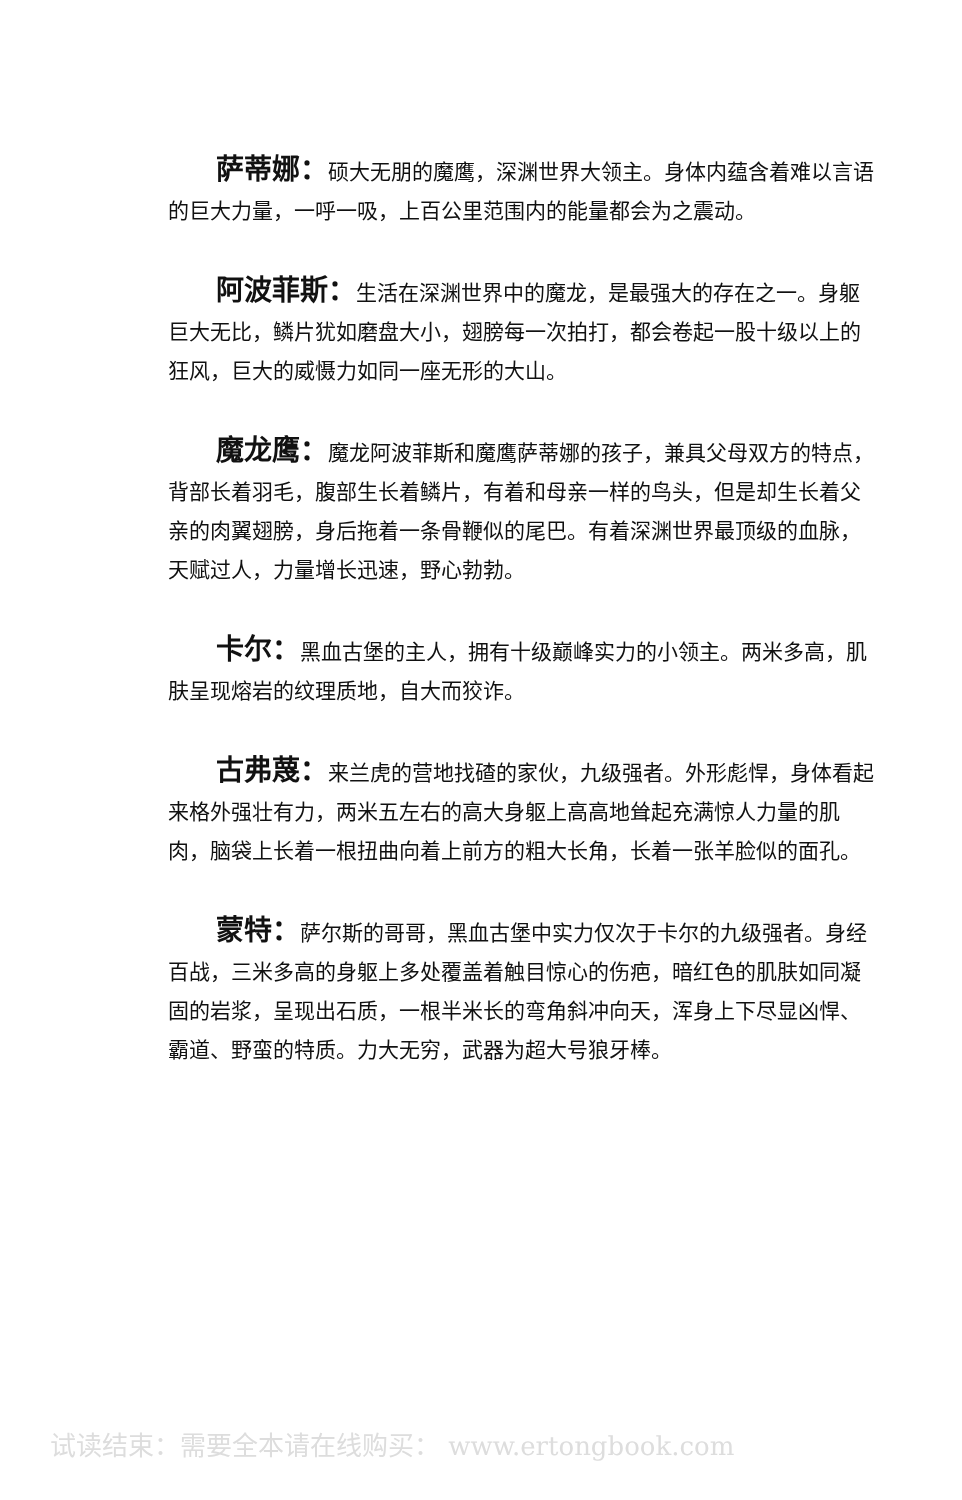萨蒂娜：硕大无朋的魔鹰，深渊世界大领主。身体内蕴含着难以言语的巨大力量，一呼一吸，上百公里范围内的能量都会为之震动。
阿波菲斯：生活在深渊世界中的魔龙，是最强大的存在之一。身躯巨大无比，鳞片犹如磨盘大小，翅膀每一次拍打，都会卷起一股十级以上的狂风，巨大的威慑力如同一座无形的大山。
魔龙鹰：魔龙阿波菲斯和魔鹰萨蒂娜的孩子，兼具父母双方的特点，背部长着羽毛，腹部生长着鳞片，有着和母亲一样的鸟头，但是却生长着父亲的肉翼翅膀，身后拖着一条骨鞭似的尾巴。有着深渊世界最顶级的血脉，天赋过人，力量增长迅速，野心勃勃。
卡尔：黑血古堡的主人，拥有十级巅峰实力的小领主。两米多高，肌肤呈现熔岩的纹理质地，自大而狡诈。
古弗蔑：来兰虎的营地找碴的家伙，九级强者。外形彪悍，身体看起来格外强壮有力，两米五左右的高大身躯上高高地耸起充满惊人力量的肌肉，脑袋上长着一根扭曲向着上前方的粗大长角，长着一张羊脸似的面孔。
蒙特：萨尔斯的哥哥，黑血古堡中实力仅次于卡尔的九级强者。身经百战，三米多高的身躯上多处覆盖着触目惊心的伤疤，暗红色的肌肤如同凝固的岩浆，呈现出石质，一根半米长的弯角斜冲向天，浑身上下尽显凶悍、霸道、野蛮的特质。力大无穷，武器为超大号狼牙棒。
试读结束：需要全本请在线购买： www.ertongbook.com